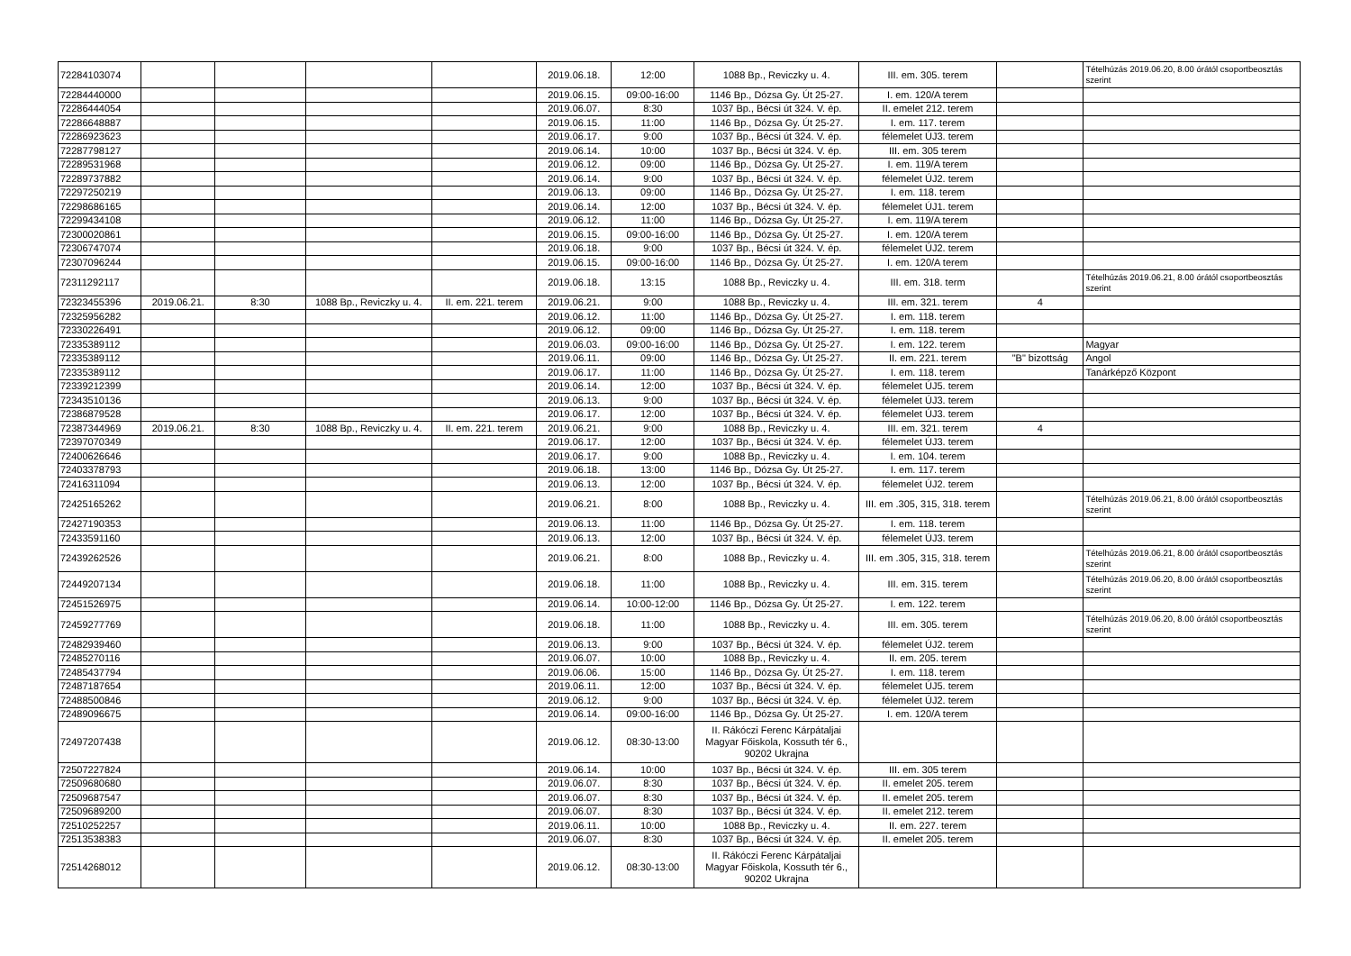| 72284103074 | | | | | 2019.06.18. | 12:00 | 1088 Bp., Reviczky u. 4. | III. em. 305. terem | | Tételhúzás 2019.06.20, 8.00 órától csoportbeosztás szerint |
| 72284440000 | | | | | 2019.06.15. | 09:00-16:00 | 1146 Bp., Dózsa Gy. Út 25-27. | I. em. 120/A terem | | |
| 72286444054 | | | | | 2019.06.07. | 8:30 | 1037 Bp., Bécsi út 324. V. ép. | II. emelet 212. terem | | |
| 72286648887 | | | | | 2019.06.15. | 11:00 | 1146 Bp., Dózsa Gy. Út 25-27. | I. em. 117. terem | | |
| 72286923623 | | | | | 2019.06.17. | 9:00 | 1037 Bp., Bécsi út 324. V. ép. | félemelet ÚJ3. terem | | |
| 72287798127 | | | | | 2019.06.14. | 10:00 | 1037 Bp., Bécsi út 324. V. ép. | III. em. 305 terem | | |
| 72289531968 | | | | | 2019.06.12. | 09:00 | 1146 Bp., Dózsa Gy. Út 25-27. | I. em. 119/A terem | | |
| 72289737882 | | | | | 2019.06.14. | 9:00 | 1037 Bp., Bécsi út 324. V. ép. | félemelet ÚJ2. terem | | |
| 72297250219 | | | | | 2019.06.13. | 09:00 | 1146 Bp., Dózsa Gy. Út 25-27. | I. em. 118. terem | | |
| 72298686165 | | | | | 2019.06.14. | 12:00 | 1037 Bp., Bécsi út 324. V. ép. | félemelet ÚJ1. terem | | |
| 72299434108 | | | | | 2019.06.12. | 11:00 | 1146 Bp., Dózsa Gy. Út 25-27. | I. em. 119/A terem | | |
| 72300020861 | | | | | 2019.06.15. | 09:00-16:00 | 1146 Bp., Dózsa Gy. Út 25-27. | I. em. 120/A terem | | |
| 72306747074 | | | | | 2019.06.18. | 9:00 | 1037 Bp., Bécsi út 324. V. ép. | félemelet ÚJ2. terem | | |
| 72307096244 | | | | | 2019.06.15. | 09:00-16:00 | 1146 Bp., Dózsa Gy. Út 25-27. | I. em. 120/A terem | | |
| 72311292117 | | | | | 2019.06.18. | 13:15 | 1088 Bp., Reviczky u. 4. | III. em. 318. term | | Tételhúzás 2019.06.21, 8.00 órától csoportbeosztás szerint |
| 72323455396 | 2019.06.21. | 8:30 | 1088 Bp., Reviczky u. 4. | II. em. 221. terem | 2019.06.21. | 9:00 | 1088 Bp., Reviczky u. 4. | III. em. 321. terem | 4 | |
| 72325956282 | | | | | 2019.06.12. | 11:00 | 1146 Bp., Dózsa Gy. Út 25-27. | I. em. 118. terem | | |
| 72330226491 | | | | | 2019.06.12. | 09:00 | 1146 Bp., Dózsa Gy. Út 25-27. | I. em. 118. terem | | |
| 72335389112 | | | | | 2019.06.03. | 09:00-16:00 | 1146 Bp., Dózsa Gy. Út 25-27. | I. em. 122. terem | | Magyar |
| 72335389112 | | | | | 2019.06.11. | 09:00 | 1146 Bp., Dózsa Gy. Út 25-27. | II. em. 221. terem | "B" bizottság | Angol |
| 72335389112 | | | | | 2019.06.17. | 11:00 | 1146 Bp., Dózsa Gy. Út 25-27. | I. em. 118. terem | | Tanárképző Központ |
| 72339212399 | | | | | 2019.06.14. | 12:00 | 1037 Bp., Bécsi út 324. V. ép. | félemelet ÚJ5. terem | | |
| 72343510136 | | | | | 2019.06.13. | 9:00 | 1037 Bp., Bécsi út 324. V. ép. | félemelet ÚJ3. terem | | |
| 72386879528 | | | | | 2019.06.17. | 12:00 | 1037 Bp., Bécsi út 324. V. ép. | félemelet ÚJ3. terem | | |
| 72387344969 | 2019.06.21. | 8:30 | 1088 Bp., Reviczky u. 4. | II. em. 221. terem | 2019.06.21. | 9:00 | 1088 Bp., Reviczky u. 4. | III. em. 321. terem | 4 | |
| 72397070349 | | | | | 2019.06.17. | 12:00 | 1037 Bp., Bécsi út 324. V. ép. | félemelet ÚJ3. terem | | |
| 72400626646 | | | | | 2019.06.17. | 9:00 | 1088 Bp., Reviczky u. 4. | I. em. 104. terem | | |
| 72403378793 | | | | | 2019.06.18. | 13:00 | 1146 Bp., Dózsa Gy. Út 25-27. | I. em. 117. terem | | |
| 72416311094 | | | | | 2019.06.13. | 12:00 | 1037 Bp., Bécsi út 324. V. ép. | félemelet ÚJ2. terem | | |
| 72425165262 | | | | | 2019.06.21. | 8:00 | 1088 Bp., Reviczky u. 4. | III. em .305, 315, 318. terem | | Tételhúzás 2019.06.21, 8.00 órától csoportbeosztás szerint |
| 72427190353 | | | | | 2019.06.13. | 11:00 | 1146 Bp., Dózsa Gy. Út 25-27. | I. em. 118. terem | | |
| 72433591160 | | | | | 2019.06.13. | 12:00 | 1037 Bp., Bécsi út 324. V. ép. | félemelet ÚJ3. terem | | |
| 72439262526 | | | | | 2019.06.21. | 8:00 | 1088 Bp., Reviczky u. 4. | III. em .305, 315, 318. terem | | Tételhúzás 2019.06.21, 8.00 órától csoportbeosztás szerint |
| 72449207134 | | | | | 2019.06.18. | 11:00 | 1088 Bp., Reviczky u. 4. | III. em. 315. terem | | Tételhúzás 2019.06.20, 8.00 órától csoportbeosztás szerint |
| 72451526975 | | | | | 2019.06.14. | 10:00-12:00 | 1146 Bp., Dózsa Gy. Út 25-27. | I. em. 122. terem | | |
| 72459277769 | | | | | 2019.06.18. | 11:00 | 1088 Bp., Reviczky u. 4. | III. em. 305. terem | | Tételhúzás 2019.06.20, 8.00 órától csoportbeosztás szerint |
| 72482939460 | | | | | 2019.06.13. | 9:00 | 1037 Bp., Bécsi út 324. V. ép. | félemelet ÚJ2. terem | | |
| 72485270116 | | | | | 2019.06.07. | 10:00 | 1088 Bp., Reviczky u. 4. | II. em. 205. terem | | |
| 72485437794 | | | | | 2019.06.06. | 15:00 | 1146 Bp., Dózsa Gy. Út 25-27. | I. em. 118. terem | | |
| 72487187654 | | | | | 2019.06.11. | 12:00 | 1037 Bp., Bécsi út 324. V. ép. | félemelet ÚJ5. terem | | |
| 72488500846 | | | | | 2019.06.12. | 9:00 | 1037 Bp., Bécsi út 324. V. ép. | félemelet ÚJ2. terem | | |
| 72489096675 | | | | | 2019.06.14. | 09:00-16:00 | 1146 Bp., Dózsa Gy. Út 25-27. | I. em. 120/A terem | | |
| 72497207438 | | | | | 2019.06.12. | 08:30-13:00 | II. Rákóczi Ferenc Kárpátaljai Magyar Főiskola, Kossuth tér 6., 90202 Ukrajna | | | |
| 72507227824 | | | | | 2019.06.14. | 10:00 | 1037 Bp., Bécsi út 324. V. ép. | III. em. 305 terem | | |
| 72509680680 | | | | | 2019.06.07. | 8:30 | 1037 Bp., Bécsi út 324. V. ép. | II. emelet 205. terem | | |
| 72509687547 | | | | | 2019.06.07. | 8:30 | 1037 Bp., Bécsi út 324. V. ép. | II. emelet 205. terem | | |
| 72509689200 | | | | | 2019.06.07. | 8:30 | 1037 Bp., Bécsi út 324. V. ép. | II. emelet 212. terem | | |
| 72510252257 | | | | | 2019.06.11. | 10:00 | 1088 Bp., Reviczky u. 4. | II. em. 227. terem | | |
| 72513538383 | | | | | 2019.06.07. | 8:30 | 1037 Bp., Bécsi út 324. V. ép. | II. emelet 205. terem | | |
| 72514268012 | | | | | 2019.06.12. | 08:30-13:00 | II. Rákóczi Ferenc Kárpátaljai Magyar Főiskola, Kossuth tér 6., 90202 Ukrajna | | | |